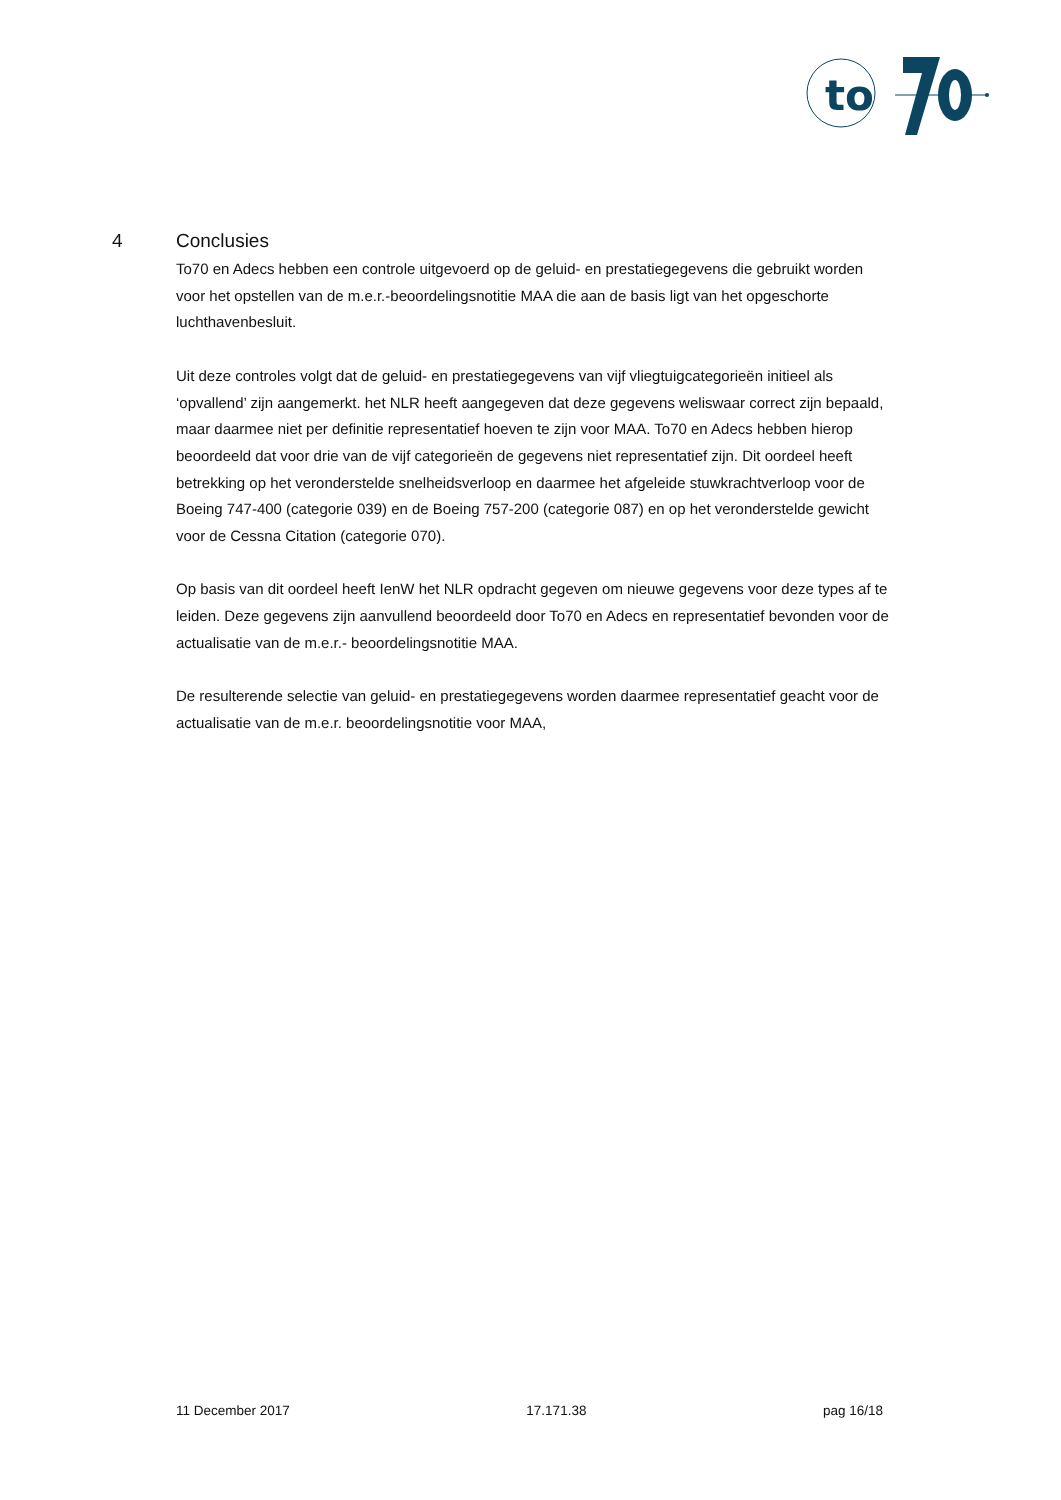to
4 Conclusies
To70 en Adecs hebben een controle uitgevoerd op de geluid- en prestatiegegevens die gebruikt worden voor het opstellen van de m.e.r.-beoordelingsnotitie MAA die aan de basis ligt van het opgeschorte luchthavenbesluit.
Uit deze controles volgt dat de geluid- en prestatiegegevens van vijf vliegtuigcategorieën initieel als ‘opvallend’ zijn aangemerkt. het NLR heeft aangegeven dat deze gegevens weliswaar correct zijn bepaald, maar daarmee niet per definitie representatief hoeven te zijn voor MAA. To70 en Adecs hebben hierop beoordeeld dat voor drie van de vijf categorieën de gegevens niet representatief zijn. Dit oordeel heeft betrekking op het veronderstelde snelheidsverloop en daarmee het afgeleide stuwkrachtverloop voor de Boeing 747-400 (categorie 039) en de Boeing 757-200 (categorie 087) en op het veronderstelde gewicht voor de Cessna Citation (categorie 070).
Op basis van dit oordeel heeft IenW het NLR opdracht gegeven om nieuwe gegevens voor deze types af te leiden. Deze gegevens zijn aanvullend beoordeeld door To70 en Adecs en representatief bevonden voor de actualisatie van de m.e.r.- beoordelingsnotitie MAA.
De resulterende selectie van geluid- en prestatiegegevens worden daarmee representatief geacht voor de actualisatie van de m.e.r. beoordelingsnotitie voor MAA,
11 December 2017 17.171.38 pag 16/18